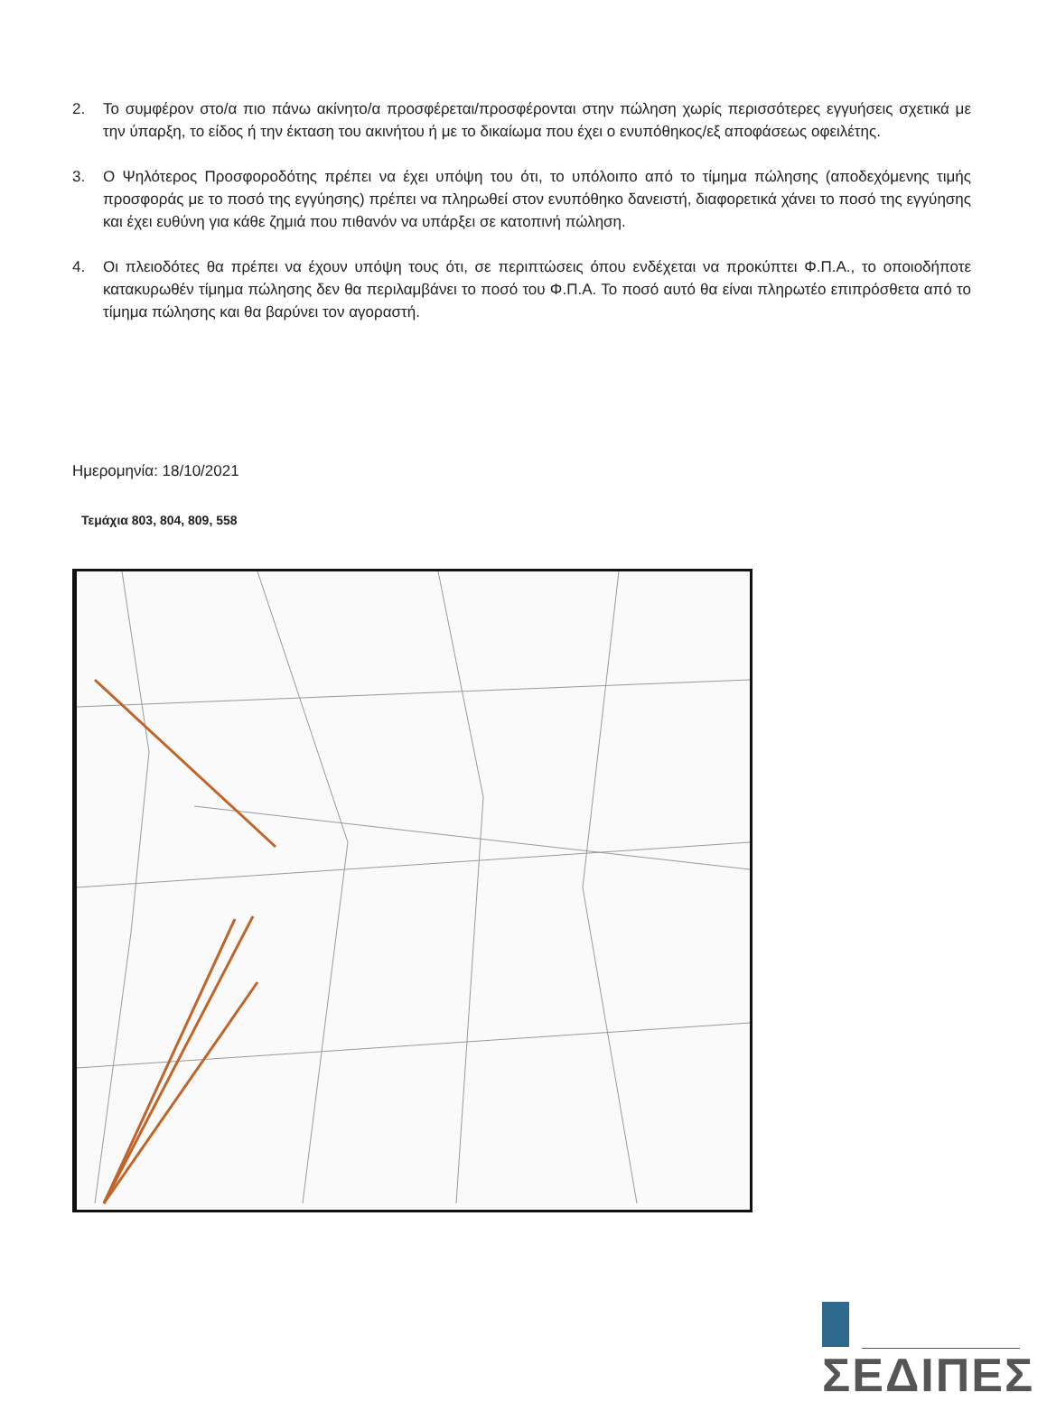2. Το συμφέρον στο/α πιο πάνω ακίνητο/α προσφέρεται/προσφέρονται στην πώληση χωρίς περισσότερες εγγυήσεις σχετικά με την ύπαρξη, το είδος ή την έκταση του ακινήτου ή με το δικαίωμα που έχει ο ενυπόθηκος/εξ αποφάσεως οφειλέτης.
3. Ο Ψηλότερος Προσφοροδότης πρέπει να έχει υπόψη του ότι, το υπόλοιπο από το τίμημα πώλησης (αποδεχόμενης τιμής προσφοράς με το ποσό της εγγύησης) πρέπει να πληρωθεί στον ενυπόθηκο δανειστή, διαφορετικά χάνει το ποσό της εγγύησης και έχει ευθύνη για κάθε ζημιά που πιθανόν να υπάρξει σε κατοπινή πώληση.
4. Οι πλειοδότες θα πρέπει να έχουν υπόψη τους ότι, σε περιπτώσεις όπου ενδέχεται να προκύπτει Φ.Π.Α., το οποιοδήποτε κατακυρωθέν τίμημα πώλησης δεν θα περιλαμβάνει το ποσό του Φ.Π.Α. Το ποσό αυτό θα είναι πληρωτέο επιπρόσθετα από το τίμημα πώλησης και θα βαρύνει τον αγοραστή.
Ημερομηνία: 18/10/2021
Τεμάχια 803, 804, 809, 558
ΣΕΔΙΠΕΣ